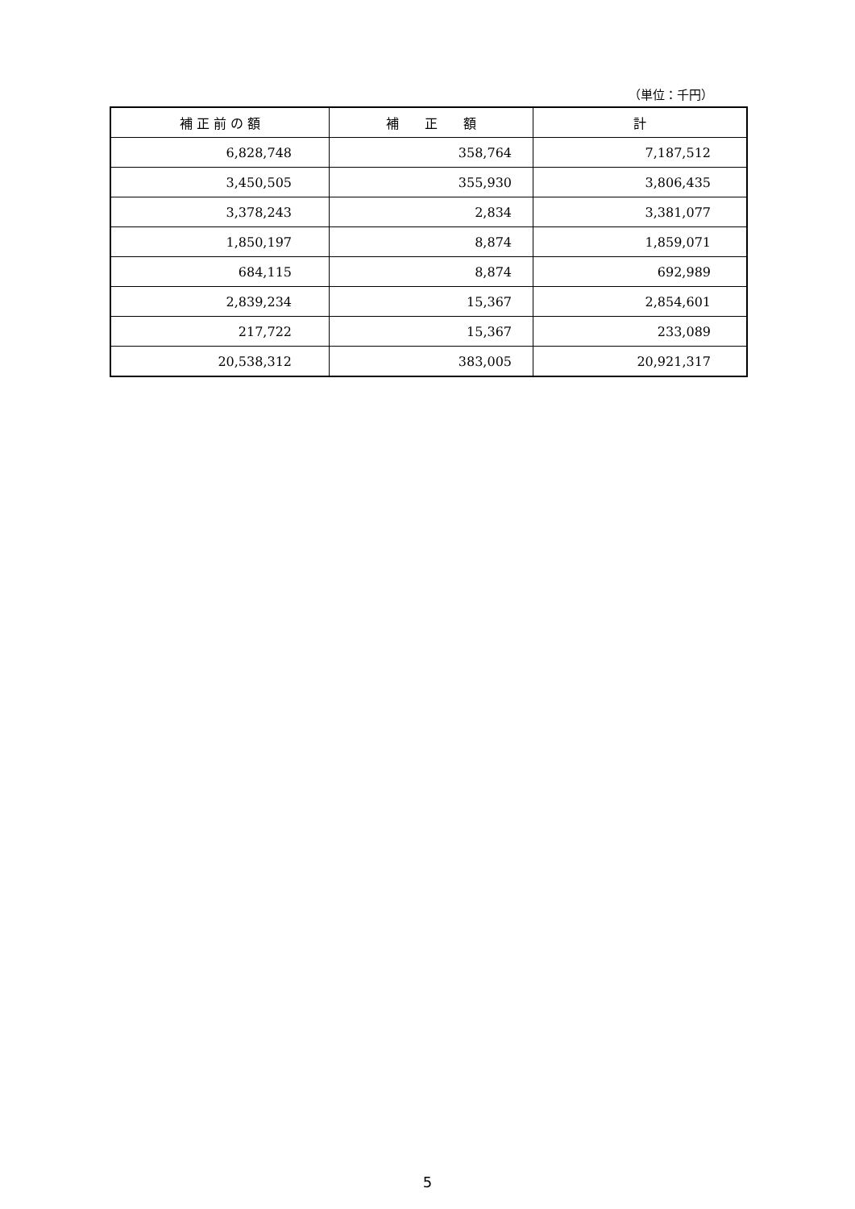（単位：千円）
| 補 正 前 の 額 | 補 正 額 | 計 |
| --- | --- | --- |
| 6,828,748 | 358,764 | 7,187,512 |
| 3,450,505 | 355,930 | 3,806,435 |
| 3,378,243 | 2,834 | 3,381,077 |
| 1,850,197 | 8,874 | 1,859,071 |
| 684,115 | 8,874 | 692,989 |
| 2,839,234 | 15,367 | 2,854,601 |
| 217,722 | 15,367 | 233,089 |
| 20,538,312 | 383,005 | 20,921,317 |
5